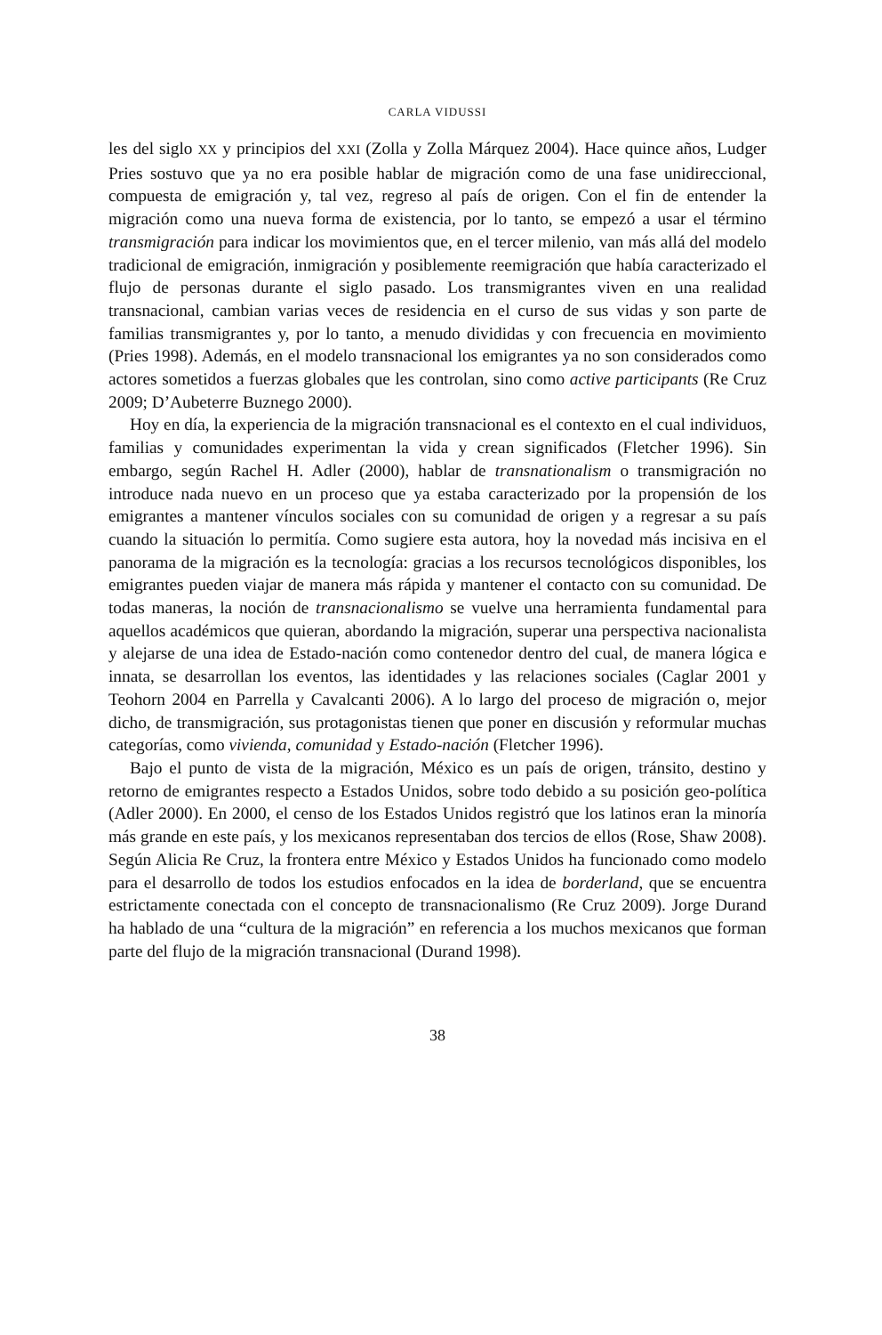CARLA VIDUSSI
les del siglo XX y principios del XXI (Zolla y Zolla Márquez 2004). Hace quince años, Ludger Pries sostuvo que ya no era posible hablar de migración como de una fase unidireccional, compuesta de emigración y, tal vez, regreso al país de origen. Con el fin de entender la migración como una nueva forma de existencia, por lo tanto, se empezó a usar el término transmigración para indicar los movimientos que, en el tercer milenio, van más allá del modelo tradicional de emigración, inmigración y posiblemente reemigración que había caracterizado el flujo de personas durante el siglo pasado. Los transmigrantes viven en una realidad transnacional, cambian varias veces de residencia en el curso de sus vidas y son parte de familias transmigrantes y, por lo tanto, a menudo divididas y con frecuencia en movimiento (Pries 1998). Además, en el modelo transnacional los emigrantes ya no son considerados como actores sometidos a fuerzas globales que les controlan, sino como active participants (Re Cruz 2009; D’Aubeterre Buznego 2000).
Hoy en día, la experiencia de la migración transnacional es el contexto en el cual individuos, familias y comunidades experimentan la vida y crean significados (Fletcher 1996). Sin embargo, según Rachel H. Adler (2000), hablar de transnationalism o transmigración no introduce nada nuevo en un proceso que ya estaba caracterizado por la propensión de los emigrantes a mantener vínculos sociales con su comunidad de origen y a regresar a su país cuando la situación lo permitía. Como sugiere esta autora, hoy la novedad más incisiva en el panorama de la migración es la tecnología: gracias a los recursos tecnológicos disponibles, los emigrantes pueden viajar de manera más rápida y mantener el contacto con su comunidad. De todas maneras, la noción de transnacionalismo se vuelve una herramienta fundamental para aquellos académicos que quieran, abordando la migración, superar una perspectiva nacionalista y alejarse de una idea de Estado-nación como contenedor dentro del cual, de manera lógica e innata, se desarrollan los eventos, las identidades y las relaciones sociales (Caglar 2001 y Teohorn 2004 en Parrella y Cavalcanti 2006). A lo largo del proceso de migración o, mejor dicho, de transmigración, sus protagonistas tienen que poner en discusión y reformular muchas categorías, como vivienda, comunidad y Estado-nación (Fletcher 1996).
Bajo el punto de vista de la migración, México es un país de origen, tránsito, destino y retorno de emigrantes respecto a Estados Unidos, sobre todo debido a su posición geo-política (Adler 2000). En 2000, el censo de los Estados Unidos registró que los latinos eran la minoría más grande en este país, y los mexicanos representaban dos tercios de ellos (Rose, Shaw 2008). Según Alicia Re Cruz, la frontera entre México y Estados Unidos ha funcionado como modelo para el desarrollo de todos los estudios enfocados en la idea de borderland, que se encuentra estrictamente conectada con el concepto de transnacionalismo (Re Cruz 2009). Jorge Durand ha hablado de una “cultura de la migración” en referencia a los muchos mexicanos que forman parte del flujo de la migración transnacional (Durand 1998).
38